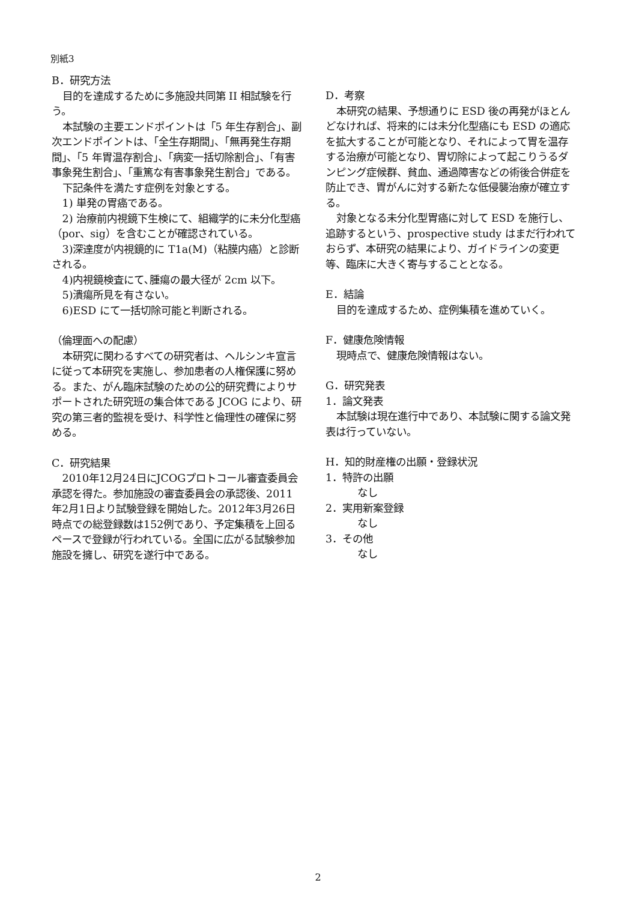別紙3
B．研究方法
目的を達成するために多施設共同第 II 相試験を行う。
本試験の主要エンドポイントは「5 年生存割合」、副次エンドポイントは、「全生存期間」、「無再発生存期間」、「5 年胃温存割合」、「病変一括切除割合」、「有害事象発生割合」、「重篤な有害事象発生割合」である。
下記条件を満たす症例を対象とする。
1) 単発の胃癌である。
2) 治療前内視鏡下生検にて、組織学的に未分化型癌（por、sig）を含むことが確認されている。
3)深達度が内視鏡的に T1a(M)（粘膜内癌）と診断される。
4)内視鏡検査にて､腫瘍の最大径が 2cm 以下。
5)潰瘍所見を有さない。
6)ESD にて一括切除可能と判断される。
（倫理面への配慮）
本研究に関わるすべての研究者は、ヘルシンキ宣言に従って本研究を実施し、参加患者の人権保護に努める。また、がん臨床試験のための公的研究費によりサポートされた研究班の集合体である JCOG により、研究の第三者的監視を受け、科学性と倫理性の確保に努める。
C．研究結果
2010年12月24日にJCOGプロトコール審査委員会承認を得た。参加施設の審査委員会の承認後、2011年2月1日より試験登録を開始した。2012年3月26日時点での総登録数は152例であり、予定集積を上回るペースで登録が行われている。全国に広がる試験参加施設を擁し、研究を遂行中である。
D．考察
本研究の結果、予想通りに ESD 後の再発がほとんどなければ、将来的には未分化型癌にも ESD の適応を拡大することが可能となり、それによって胃を温存する治療が可能となり、胃切除によって起こりうるダンピング症候群、貧血、通過障害などの術後合併症を防止でき、胃がんに対する新たな低侵襲治療が確立する。
対象となる未分化型胃癌に対して ESD を施行し、追跡するという、prospective study はまだ行われておらず、本研究の結果により、ガイドラインの変更等、臨床に大きく寄与することとなる。
E．結論
目的を達成するため、症例集積を進めていく。
F．健康危険情報
現時点で、健康危険情報はない。
G．研究発表
1．論文発表
本試験は現在進行中であり、本試験に関する論文発表は行っていない。
H．知的財産権の出願・登録状況
1．特許の出願
なし
2．実用新案登録
なし
3．その他
なし
2